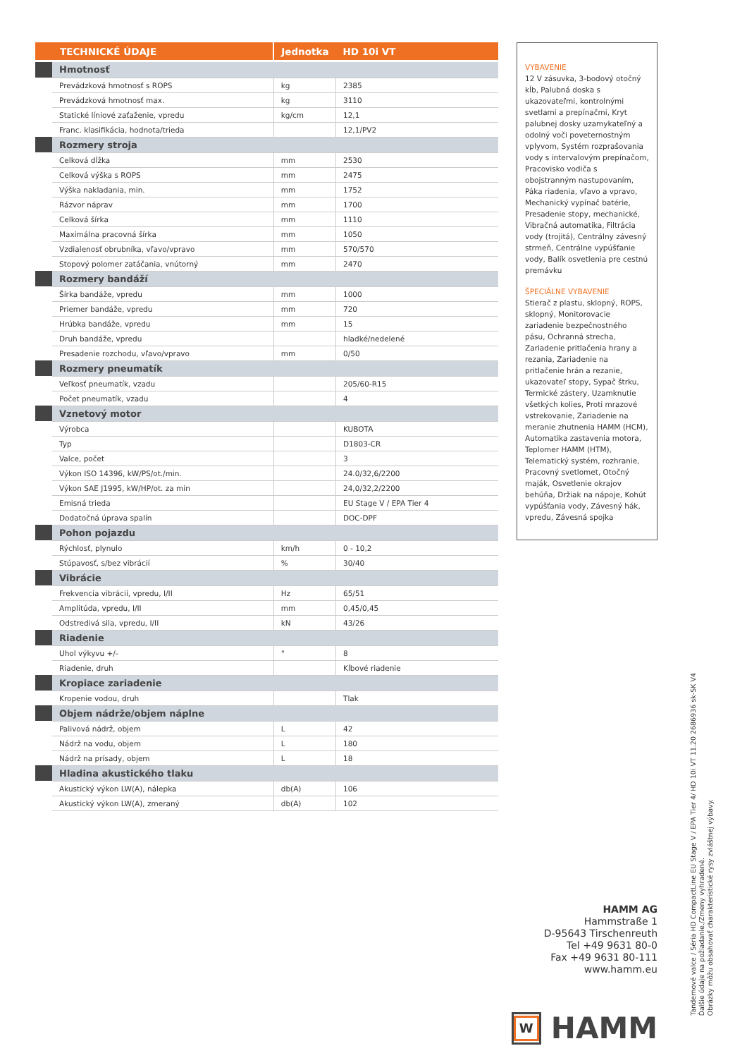| TECHNICKÉ ÚDAJE | | Jednotka | HD 10i VT |
| --- | --- | --- | --- |
| | Hmotnosť | | |
| | Prevádzková hmotnosť s ROPS | kg | 2385 |
| | Prevádzková hmotnosť max. | kg | 3110 |
| | Statické líniové zaťaženie, vpredu | kg/cm | 12,1 |
| | Franc. klasifikácia, hodnota/trieda | | 12,1/PV2 |
| | Rozmery stroja | | |
| | Celková dĺžka | mm | 2530 |
| | Celková výška s ROPS | mm | 2475 |
| | Výška nakladania, min. | mm | 1752 |
| | Rázvor náprav | mm | 1700 |
| | Celková šírka | mm | 1110 |
| | Maximálna pracovná šírka | mm | 1050 |
| | Vzdialenosť obrubníka, vľavo/vpravo | mm | 570/570 |
| | Stopový polomer zatáčania, vnútorný | mm | 2470 |
| | Rozmery bandáží | | |
| | Šírka bandáže, vpredu | mm | 1000 |
| | Priemer bandáže, vpredu | mm | 720 |
| | Hrúbka bandáže, vpredu | mm | 15 |
| | Druh bandáže, vpredu | | hladké/nedelené |
| | Presadenie rozchodu, vľavo/vpravo | mm | 0/50 |
| | Rozmery pneumatík | | |
| | Veľkosť pneumatík, vzadu | | 205/60-R15 |
| | Počet pneumatík, vzadu | | 4 |
| | Vznetový motor | | |
| | Výrobca | | KUBOTA |
| | Typ | | D1803-CR |
| | Valce, počet | | 3 |
| | Výkon ISO 14396, kW/PS/ot./min. | | 24.0/32,6/2200 |
| | Výkon SAE J1995, kW/HP/ot. za min | | 24,0/32,2/2200 |
| | Emisná trieda | | EU Stage V / EPA Tier 4 |
| | Dodatočná úprava spalín | | DOC-DPF |
| | Pohon pojazdu | | |
| | Rýchlosť, plynulo | km/h | 0 - 10,2 |
| | Stúpavosť, s/bez vibrácií | % | 30/40 |
| | Vibrácie | | |
| | Frekvencia vibrácií, vpredu, I/II | Hz | 65/51 |
| | Amplitúda, vpredu, I/II | mm | 0,45/0,45 |
| | Odstredivá sila, vpredu, I/II | kN | 43/26 |
| | Riadenie | | |
| | Uhol výkyvu +/- | ° | 8 |
| | Riadenie, druh | | Kĺbové riadenie |
| | Kropiace zariadenie | | |
| | Kropenie vodou, druh | | Tlak |
| | Objem nádrže/objem náplne | | |
| | Palivová nádrž, objem | L | 42 |
| | Nádrž na vodu, objem | L | 180 |
| | Nádrž na prísady, objem | L | 18 |
| | Hladina akustického tlaku | | |
| | Akustický výkon LW(A), nálepka | db(A) | 106 |
| | Akustický výkon LW(A), zmeraný | db(A) | 102 |
VYBAVENIE
12 V zásuvka, 3-bodový otočný kĺb, Palubná doska s ukazovateľmi, kontrolnými svetlami a prepínačmi, Kryt palubnej dosky uzamykateľný a odolný voči poveternostným vplyvom, Systém rozprašovania vody s intervalovým prepínačom, Pracovisko vodiča s obojstranným nastupovaním, Páka riadenia, vľavo a vpravo, Mechanický vypínač batérie, Presadenie stopy, mechanické, Vibračná automatika, Filtrácia vody (trojitá), Centrálny závesný strmeň, Centrálne vypúšťanie vody, Balík osvetlenia pre cestnú premávku
ŠPECIÁLNE VYBAVENIE
Stierač z plastu, sklopný, ROPS, sklopný, Monitorovacie zariadenie bezpečnostného pásu, Ochranná strecha, Zariadenie pritlačenia hrany a rezania, Zariadenie na pritlačenie hrán a rezanie, ukazovateľ stopy, Sypač štrku, Termické zástery, Uzamknutie všetkých kolies, Proti mrazové vstrekovanie, Zariadenie na meranie zhutnenia HAMM (HCM), Automatika zastavenia motora, Teplomer HAMM (HTM), Telematický systém, rozhranie, Pracovný svetlomet, Otočný maják, Osvetlenie okrajov behúňa, Držiak na nápoje, Kohút vypúšťania vody, Závesný hák, vpredu, Závesná spojka
HAMM AG
Hammstraße 1
D-95643 Tirschenreuth
Tel +49 9631 80-0
Fax +49 9631 80-111
www.hamm.eu
W
HAMM
Tandemové valce / Séria HD CompactLine EU Stage V / EPA Tier 4/ HD 10i VT 11.20 2686936 sk-SK V4
Ďalšie údaje na požiadanie./Zmeny vyhradené.
Obrázky môžu obsahovať charakteristické rysy zvláštnej výbavy.